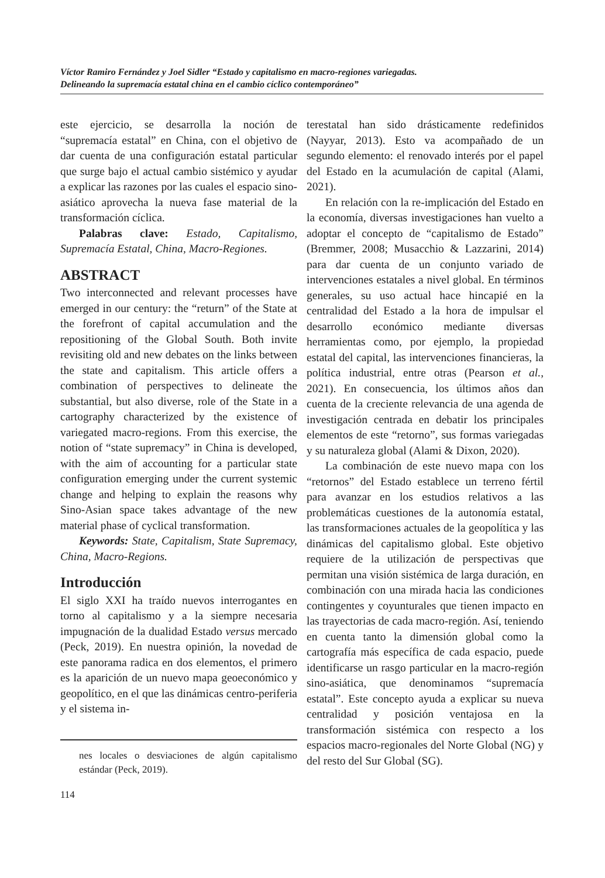Víctor Ramiro Fernández y Joel Sidler “Estado y capitalismo en macro-regiones variegadas.
Delineando la supremacía estatal china en el cambio cíclico contemporáneo”
este ejercicio, se desarrolla la noción de “supremacía estatal” en China, con el objetivo de dar cuenta de una configuración estatal particular que surge bajo el actual cambio sistémico y ayudar a explicar las razones por las cuales el espacio sino-asiático aprovecha la nueva fase material de la transformación cíclica.
Palabras clave: Estado, Capitalismo, Supremacía Estatal, China, Macro-Regiones.
ABSTRACT
Two interconnected and relevant processes have emerged in our century: the “return” of the State at the forefront of capital accumulation and the repositioning of the Global South. Both invite revisiting old and new debates on the links between the state and capitalism. This article offers a combination of perspectives to delineate the substantial, but also diverse, role of the State in a cartography characterized by the existence of variegated macro-regions. From this exercise, the notion of “state supremacy” in China is developed, with the aim of accounting for a particular state configuration emerging under the current systemic change and helping to explain the reasons why Sino-Asian space takes advantage of the new material phase of cyclical transformation.
Keywords: State, Capitalism, State Supremacy, China, Macro-Regions.
Introducción
El siglo XXI ha traído nuevos interrogantes en torno al capitalismo y a la siempre necesaria impugnación de la dualidad Estado versus mercado (Peck, 2019). En nuestra opinión, la novedad de este panorama radica en dos elementos, el primero es la aparición de un nuevo mapa geoeconómico y geopolítico, en el que las dinámicas centro-periferia y el sistema in-
nes locales o desviaciones de algún capitalismo estándar (Peck, 2019).
114
terestatal han sido drásticamente redefinidos (Nayyar, 2013). Esto va acompañado de un segundo elemento: el renovado interés por el papel del Estado en la acumulación de capital (Alami, 2021).
En relación con la re-implicación del Estado en la economía, diversas investigaciones han vuelto a adoptar el concepto de “capitalismo de Estado” (Bremmer, 2008; Musacchio & Lazzarini, 2014) para dar cuenta de un conjunto variado de intervenciones estatales a nivel global. En términos generales, su uso actual hace hincapié en la centralidad del Estado a la hora de impulsar el desarrollo económico mediante diversas herramientas como, por ejemplo, la propiedad estatal del capital, las intervenciones financieras, la política industrial, entre otras (Pearson et al., 2021). En consecuencia, los últimos años dan cuenta de la creciente relevancia de una agenda de investigación centrada en debatir los principales elementos de este “retorno”, sus formas variegadas y su naturaleza global (Alami & Dixon, 2020).
La combinación de este nuevo mapa con los “retornos” del Estado establece un terreno fértil para avanzar en los estudios relativos a las problemáticas cuestiones de la autonomía estatal, las transformaciones actuales de la geopolítica y las dinámicas del capitalismo global. Este objetivo requiere de la utilización de perspectivas que permitan una visión sistémica de larga duración, en combinación con una mirada hacia las condiciones contingentes y coyunturales que tienen impacto en las trayectorias de cada macro-región. Así, teniendo en cuenta tanto la dimensión global como la cartografía más específica de cada espacio, puede identificarse un rasgo particular en la macro-región sino-asiática, que denominamos “supremacía estatal”. Este concepto ayuda a explicar su nueva centralidad y posición ventajosa en la transformación sistémica con respecto a los espacios macro-regionales del Norte Global (NG) y del resto del Sur Global (SG).